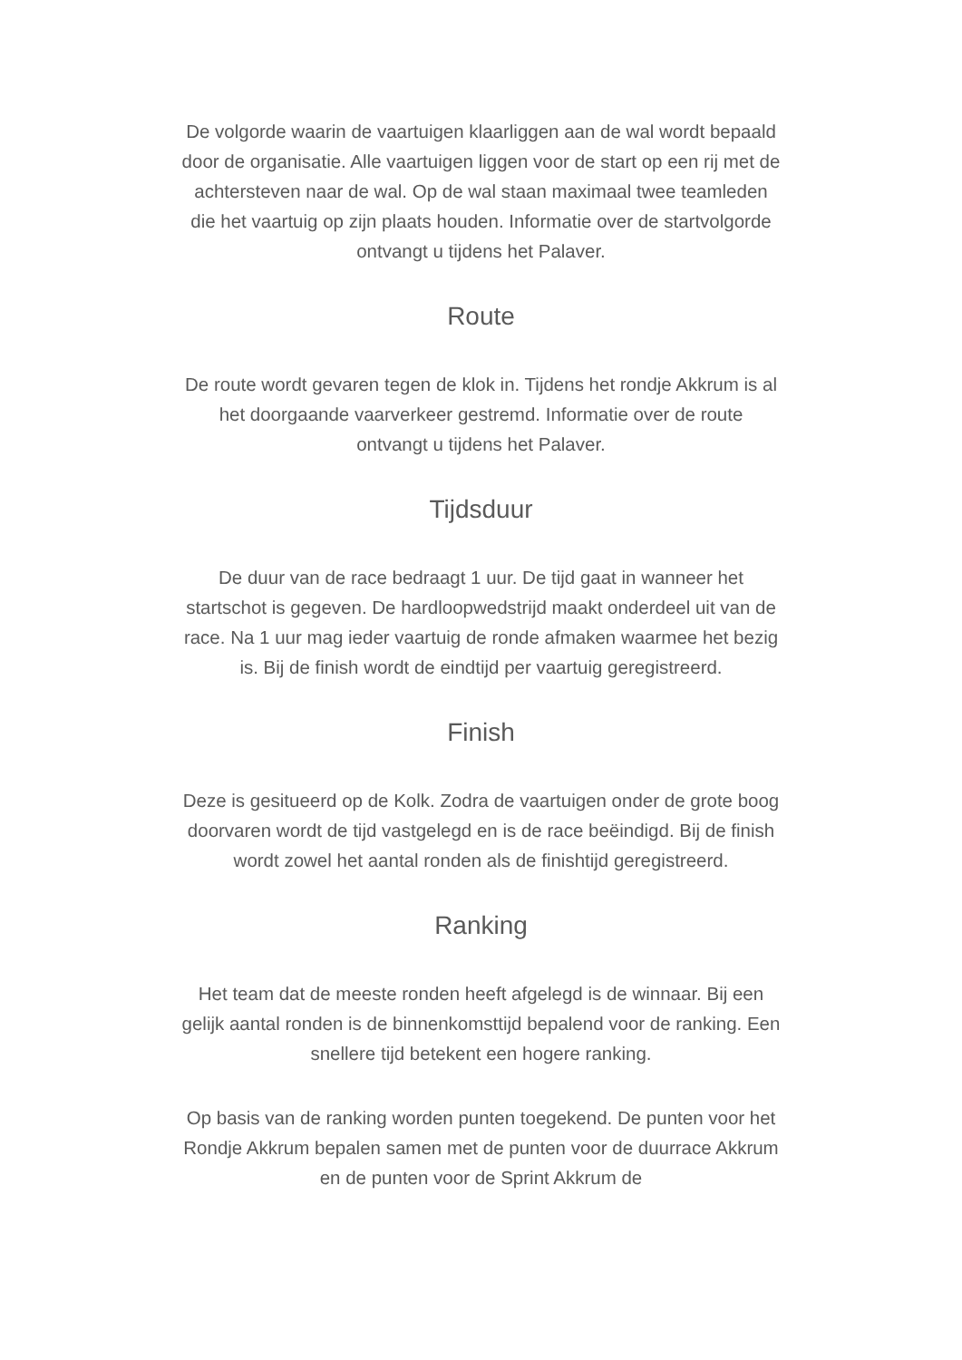De volgorde waarin de vaartuigen klaarliggen aan de wal wordt bepaald door de organisatie. Alle vaartuigen liggen voor de start op een rij met de achtersteven naar de wal. Op de wal staan maximaal twee teamleden die het vaartuig op zijn plaats houden. Informatie over de startvolgorde ontvangt u tijdens het Palaver.
Route
De route wordt gevaren tegen de klok in. Tijdens het rondje Akkrum is al het doorgaande vaarverkeer gestremd. Informatie over de route ontvangt u tijdens het Palaver.
Tijdsduur
De duur van de race bedraagt 1 uur. De tijd gaat in wanneer het startschot is gegeven. De hardloopwedstrijd maakt onderdeel uit van de race. Na 1 uur mag ieder vaartuig de ronde afmaken waarmee het bezig is. Bij de finish wordt de eindtijd per vaartuig geregistreerd.
Finish
Deze is gesitueerd op de Kolk. Zodra de vaartuigen onder de grote boog doorvaren wordt de tijd vastgelegd en is de race beëindigd. Bij de finish wordt zowel het aantal ronden als de finishtijd geregistreerd.
Ranking
Het team dat de meeste ronden heeft afgelegd is de winnaar. Bij een gelijk aantal ronden is de binnenkomsttijd bepalend voor de ranking. Een snellere tijd betekent een hogere ranking.
Op basis van de ranking worden punten toegekend. De punten voor het Rondje Akkrum bepalen samen met de punten voor de duurrace Akkrum en de punten voor de Sprint Akkrum de